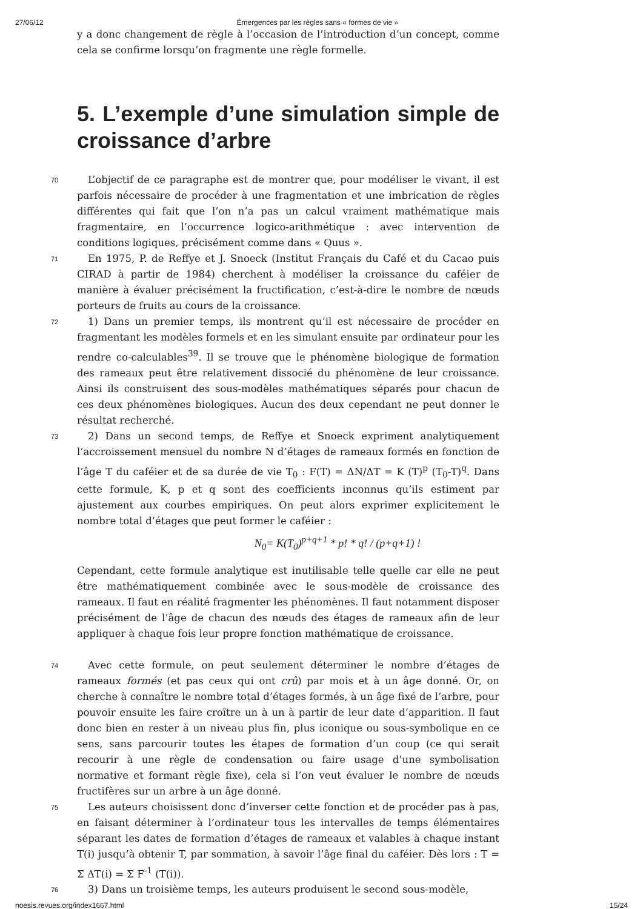27/06/12 Émergences par les règles sans « formes de vie »
y a donc changement de règle à l’occasion de l’introduction d’un concept, comme cela se confirme lorsqu’on fragmente une règle formelle.
5. L’exemple d’une simulation simple de croissance d’arbre
70
L’objectif de ce paragraphe est de montrer que, pour modéliser le vivant, il est parfois nécessaire de procéder à une fragmentation et une imbrication de règles différentes qui fait que l’on n’a pas un calcul vraiment mathématique mais fragmentaire, en l’occurrence logico-arithmétique : avec intervention de conditions logiques, précisément comme dans « Quus ».
71
En 1975, P. de Reffye et J. Snoeck (Institut Français du Café et du Cacao puis CIRAD à partir de 1984) cherchent à modéliser la croissance du caféier de manière à évaluer précisément la fructification, c’est-à-dire le nombre de nœuds porteurs de fruits au cours de la croissance.
72
1) Dans un premier temps, ils montrent qu’il est nécessaire de procéder en fragmentant les modèles formels et en les simulant ensuite par ordinateur pour les rendre co-calculables<sup>39</sup>. Il se trouve que le phénomène biologique de formation des rameaux peut être relativement dissocié du phénomène de leur croissance. Ainsi ils construisent des sous-modèles mathématiques séparés pour chacun de ces deux phénomènes biologiques. Aucun des deux cependant ne peut donner le résultat recherché.
73
2) Dans un second temps, de Reffye et Snoeck expriment analytiquement l’accroissement mensuel du nombre N d’étages de rameaux formés en fonction de l’âge T du caféier et de sa durée de vie T<sub>0</sub> : F(T) = ΔN/ΔT = K (T)<sup>p</sup> (T<sub>0</sub>-T)<sup>q</sup>. Dans cette formule, K, p et q sont des coefficients inconnus qu’ils estiment par ajustement aux courbes empiriques. On peut alors exprimer explicitement le nombre total d’étages que peut former le caféier :
N<sub>0</sub>= K(T<sub>0</sub>)<sup>p+q+1</sup> * p! * q! / (p+q+1) !
Cependant, cette formule analytique est inutilisable telle quelle car elle ne peut être mathématiquement combinée avec le sous-modèle de croissance des rameaux. Il faut en réalité fragmenter les phénomènes. Il faut notamment disposer précisément de l’âge de chacun des nœuds des étages de rameaux afin de leur appliquer à chaque fois leur propre fonction mathématique de croissance.
74
Avec cette formule, on peut seulement déterminer le nombre d’étages de rameaux formés (et pas ceux qui ont crû) par mois et à un âge donné. Or, on cherche à connaître le nombre total d’étages formés, à un âge fixé de l’arbre, pour pouvoir ensuite les faire croître un à un à partir de leur date d’apparition. Il faut donc bien en rester à un niveau plus fin, plus iconique ou sous-symbolique en ce sens, sans parcourir toutes les étapes de formation d’un coup (ce qui serait recourir à une règle de condensation ou faire usage d’une symbolisation normative et formant règle fixe), cela si l’on veut évaluer le nombre de nœuds fructifères sur un arbre à un âge donné.
75
Les auteurs choisissent donc d’inverser cette fonction et de procéder pas à pas, en faisant déterminer à l’ordinateur tous les intervalles de temps élémentaires séparant les dates de formation d’étages de rameaux et valables à chaque instant T(i) jusqu’à obtenir T, par sommation, à savoir l’âge final du caféier. Dès lors : T = Σ ΔT(i) = Σ F<sup>-1</sup> (T(i)).
76
3) Dans un troisième temps, les auteurs produisent le second sous-modèle,
noesis.revues.org/index1667.html 15/24